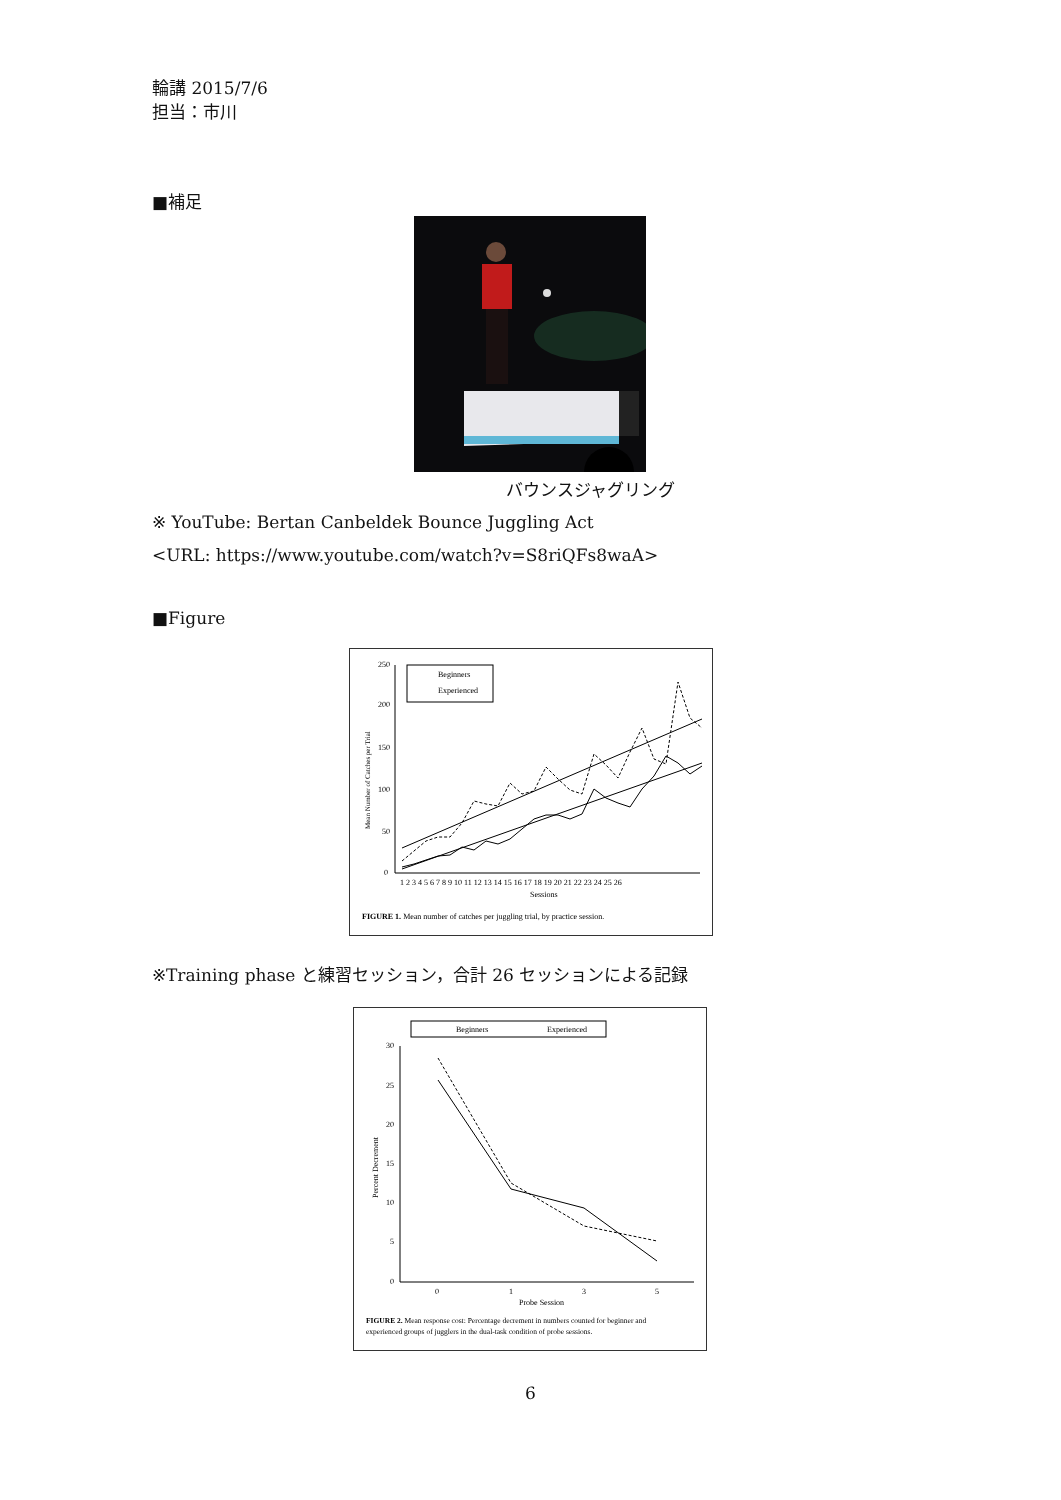輪講 2015/7/6
担当：市川
■補足
バウンスジャグリング
※ YouTube: Bertan Canbeldek Bounce Juggling Act
<URL: https://www.youtube.com/watch?v=S8riQFs8waA>
■Figure
250
200
150
100
50
0
Mean Number of Catches per Trial
Beginners
Experienced
1 2 3 4 5 6 7 8 9 10 11 12 13 14 15 16 17 18 19 20 21 22 23 24 25 26
Sessions
FIGURE 1. Mean number of catches per juggling trial, by practice session.
※Training phase と練習セッション，合計 26 セッションによる記録
Beginners
Experienced
30
25
20
15
10
5
0
Percent Decrement
0
1
3
5
Probe Session
FIGURE 2. Mean response cost: Percentage decrement in numbers counted for beginner and
experienced groups of jugglers in the dual-task condition of probe sessions.
6